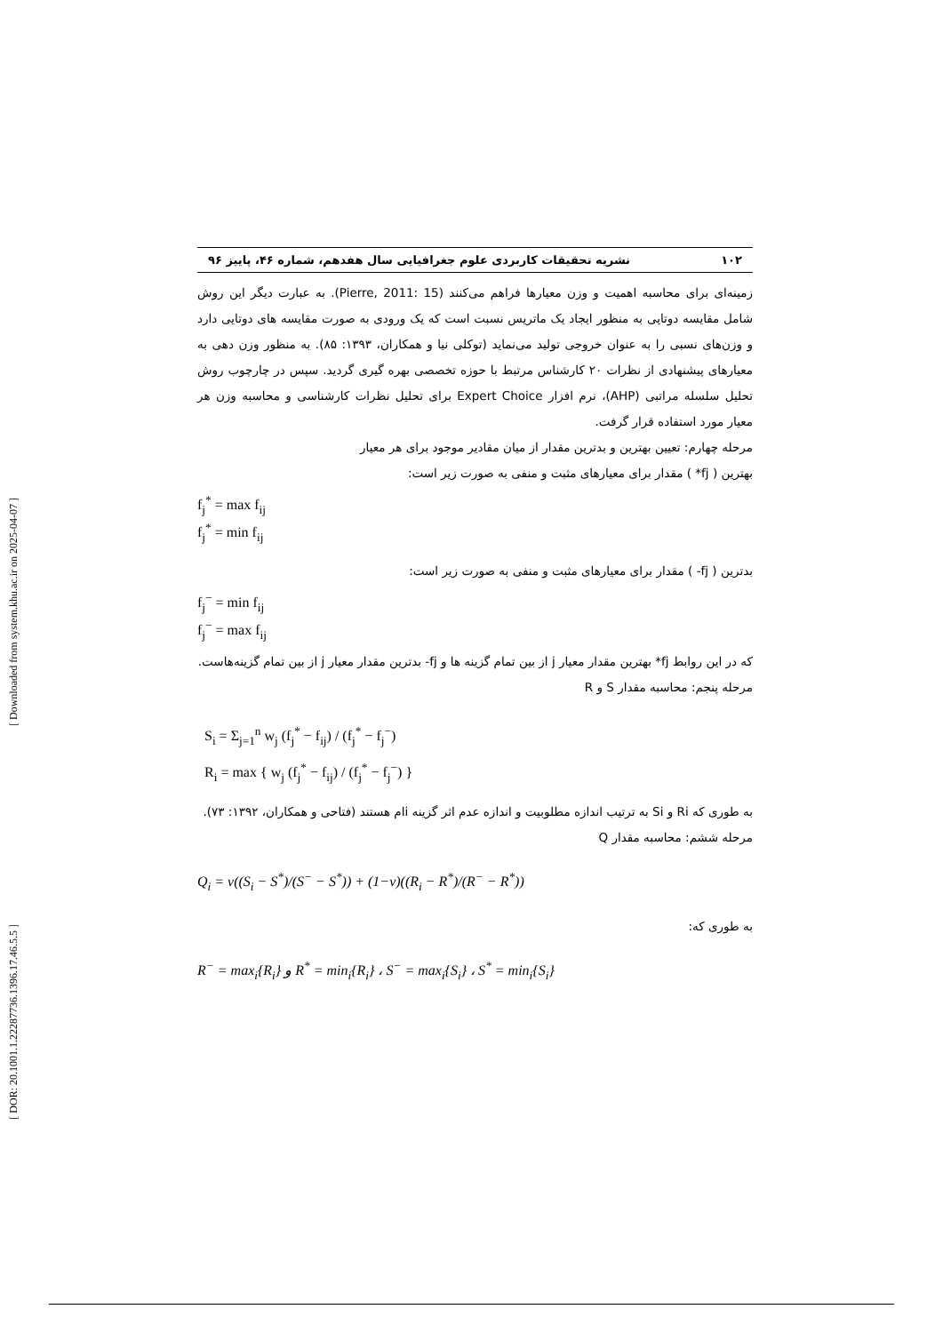[ Downloaded from system.khu.ac.ir on 2025-04-07 ]
[ DOR: 20.1001.1.22287736.1396.17.46.5.5 ]
۱۰۲ نشریه تحقیقات کاربردی علوم جغرافیایی سال هفدهم، شماره ۴۶، پاییز ۹۶
زمینه‌ای برای محاسبه اهمیت و وزن معیارها فراهم می‌کنند (Pierre, 2011: 15). به عبارت دیگر این روش شامل مقایسه دوتایی به منظور ایجاد یک ماتریس نسبت است که یک ورودی به صورت مقایسه های دوتایی دارد و وزن‌های نسبی را به عنوان خروجی تولید می‌نماید (توکلی نیا و همکاران، ۱۳۹۳: ۸۵). به منظور وزن دهی به معیارهای پیشنهادی از نظرات ۲۰ کارشناس مرتبط با حوزه تخصصی بهره گیری گردید. سپس در چارچوب روش تحلیل سلسله مراتبی (AHP)، نرم افزار Expert Choice برای تحلیل نظرات کارشناسی و محاسبه وزن هر معیار مورد استفاده قرار گرفت.
مرحله چهارم: تعیین بهترین و بدترین مقدار از میان مقادیر موجود برای هر معیار
بهترین ( fj* ) مقدار برای معیارهای مثبت و منفی به صورت زیر است:
f<sub>j</sub><sup>*</sup> = max f<sub>ij</sub>
f<sub>j</sub><sup>*</sup> = min f<sub>ij</sub>
بدترین ( fj- ) مقدار برای معیارهای مثبت و منفی به صورت زیر است:
f<sub>j</sub><sup>−</sup> = min f<sub>ij</sub>
f<sub>j</sub><sup>−</sup> = max f<sub>ij</sub>
که در این روابط fj* بهترین مقدار معیار j از بین تمام گزینه ها و fj- بدترین مقدار معیار j از بین تمام گزینه‌هاست.
مرحله پنجم: محاسبه مقدار S و R
S<sub>i</sub> = Σ<sub>j=1</sub><sup>n</sup> w<sub>j</sub> (f<sub>j</sub><sup>*</sup> − f<sub>ij</sub>) / (f<sub>j</sub><sup>*</sup> − f<sub>j</sub><sup>−</sup>)
R<sub>i</sub> = max { w<sub>j</sub> (f<sub>j</sub><sup>*</sup> − f<sub>ij</sub>) / (f<sub>j</sub><sup>*</sup> − f<sub>j</sub><sup>−</sup>) }
به طوری که Ri و Si به ترتیب اندازه مطلوبیت و اندازه عدم اثر گزینه iام هستند (فتاحی و همکاران، ۱۳۹۲: ۷۳).
مرحله ششم: محاسبه مقدار Q
Q<sub>i</sub> = v((S<sub>i</sub> − S<sup>*</sup>)/(S<sup>−</sup> − S<sup>*</sup>)) + (1−v)((R<sub>i</sub> − R<sup>*</sup>)/(R<sup>−</sup> − R<sup>*</sup>))
به طوری که:
R<sup>−</sup> = max<sub>i</sub>{R<sub>i</sub>} و R<sup>*</sup> = min<sub>i</sub>{R<sub>i</sub>} ، S<sup>−</sup> = max<sub>i</sub>{S<sub>i</sub>} ، S<sup>*</sup> = min<sub>i</sub>{S<sub>i</sub>}